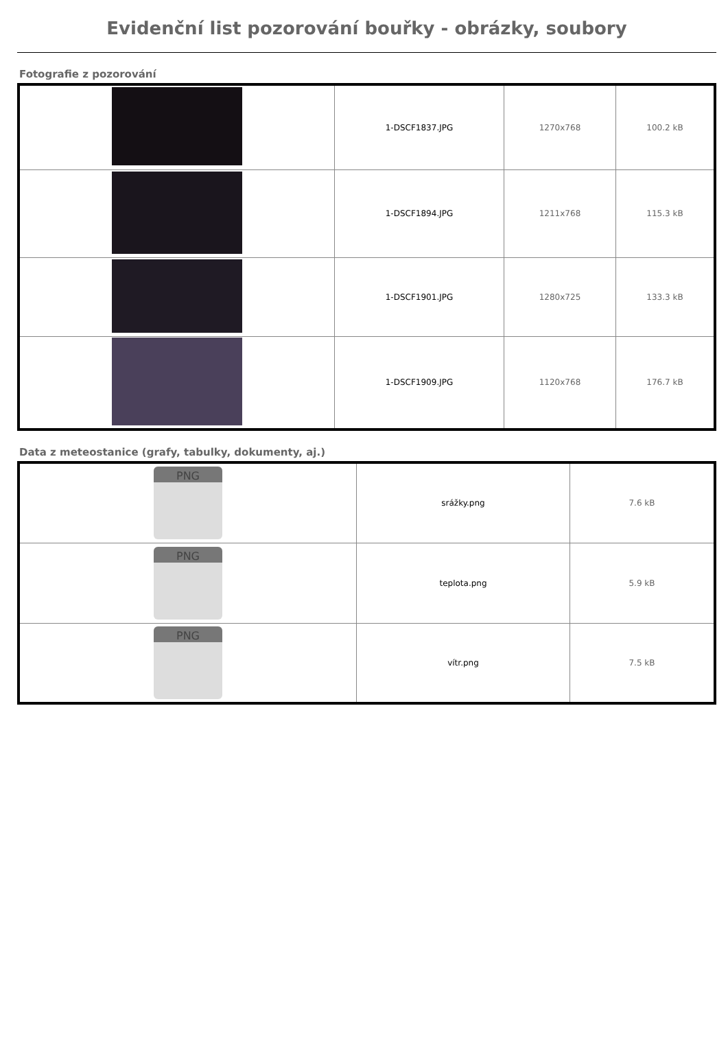Evidenční list pozorování bouřky - obrázky, soubory
Fotografie z pozorování
| | 1-DSCF1837.JPG | 1270x768 | 100.2 kB |
| | 1-DSCF1894.JPG | 1211x768 | 115.3 kB |
| | 1-DSCF1901.JPG | 1280x725 | 133.3 kB |
| | 1-DSCF1909.JPG | 1120x768 | 176.7 kB |
Data z meteostanice (grafy, tabulky, dokumenty, aj.)
| PNG | srážky.png | 7.6 kB |
| PNG | teplota.png | 5.9 kB |
| PNG | vítr.png | 7.5 kB |